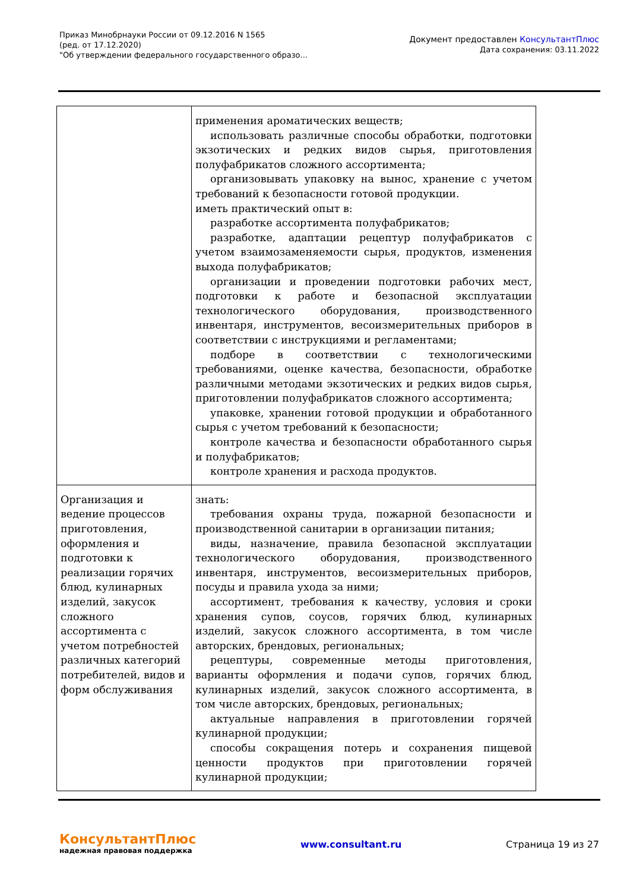Приказ Минобрнауки России от 09.12.2016 N 1565
(ред. от 17.12.2020)
"Об утверждении федерального государственного образо...
Документ предоставлен КонсультантПлюс
Дата сохранения: 03.11.2022
| | применения ароматических веществ; использовать различные способы обработки, подготовки экзотических и редких видов сырья, приготовления полуфабрикатов сложного ассортимента; организовывать упаковку на вынос, хранение с учетом требований к безопасности готовой продукции. иметь практический опыт в: разработке ассортимента полуфабрикатов; разработке, адаптации рецептур полуфабрикатов с учетом взаимозаменяемости сырья, продуктов, изменения выхода полуфабрикатов; организации и проведении подготовки рабочих мест, подготовки к работе и безопасной эксплуатации технологического оборудования, производственного инвентаря, инструментов, весоизмерительных приборов в соответствии с инструкциями и регламентами; подборе в соответствии с технологическими требованиями, оценке качества, безопасности, обработке различными методами экзотических и редких видов сырья, приготовлении полуфабрикатов сложного ассортимента; упаковке, хранении готовой продукции и обработанного сырья с учетом требований к безопасности; контроле качества и безопасности обработанного сырья и полуфабрикатов; контроле хранения и расхода продуктов. |
| Организация и ведение процессов приготовления, оформления и подготовки к реализации горячих блюд, кулинарных изделий, закусок сложного ассортимента с учетом потребностей различных категорий потребителей, видов и форм обслуживания | знать: требования охраны труда, пожарной безопасности и производственной санитарии в организации питания; виды, назначение, правила безопасной эксплуатации технологического оборудования, производственного инвентаря, инструментов, весоизмерительных приборов, посуды и правила ухода за ними; ассортимент, требования к качеству, условия и сроки хранения супов, соусов, горячих блюд, кулинарных изделий, закусок сложного ассортимента, в том числе авторских, брендовых, региональных; рецептуры, современные методы приготовления, варианты оформления и подачи супов, горячих блюд, кулинарных изделий, закусок сложного ассортимента, в том числе авторских, брендовых, региональных; актуальные направления в приготовлении горячей кулинарной продукции; способы сокращения потерь и сохранения пищевой ценности продуктов при приготовлении горячей кулинарной продукции; |
КонсультантПлюс
надежная правовая поддержка
www.consultant.ru Страница 19 из 27